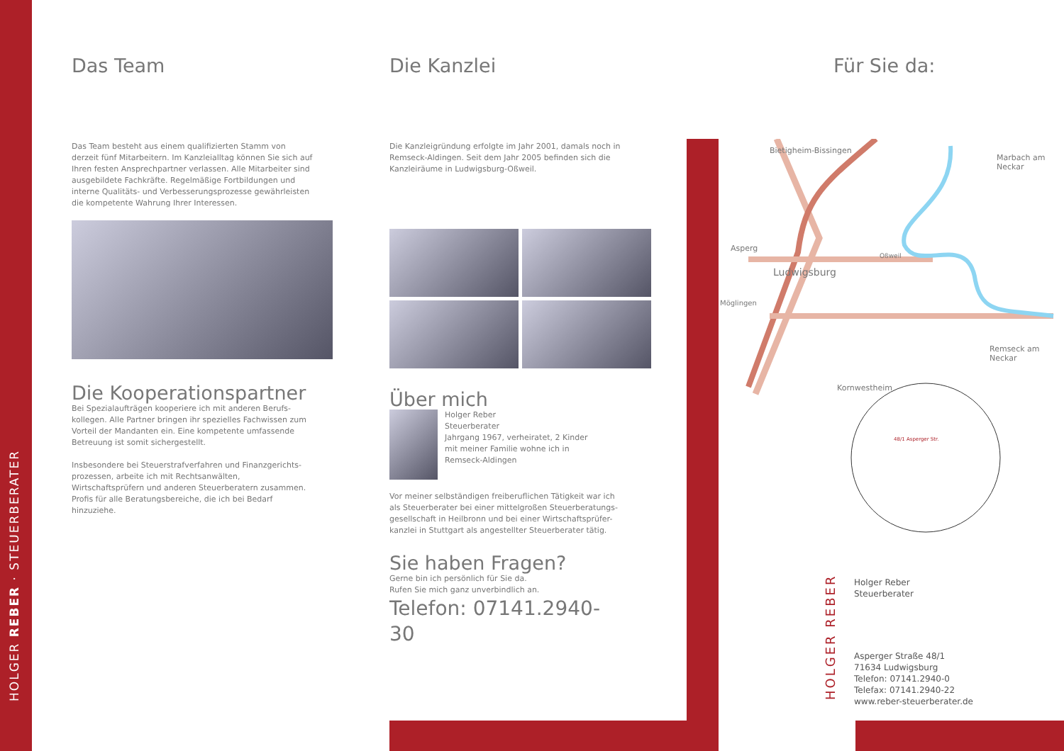HOLGER REBER · STEUERBERATER
Das Team
Das Team besteht aus einem qualifizierten Stamm von derzeit fünf Mitarbeitern. Im Kanzleialltag können Sie sich auf Ihren festen Ansprechpartner verlassen. Alle Mitarbeiter sind ausgebildete Fachkräfte. Regelmäßige Fortbildungen und interne Qualitäts- und Verbesserungsprozesse gewährleisten die kompetente Wahrung Ihrer Interessen.
Die Kooperationspartner
Bei Spezialaufträgen kooperiere ich mit anderen Berufs-kollegen. Alle Partner bringen ihr spezielles Fachwissen zum Vorteil der Mandanten ein. Eine kompetente umfassende Betreuung ist somit sichergestellt.
Insbesondere bei Steuerstrafverfahren und Finanzgerichts-prozessen, arbeite ich mit Rechtsanwälten, Wirtschaftsprüfern und anderen Steuerberatern zusammen. Profis für alle Beratungsbereiche, die ich bei Bedarf hinzuziehe.
Die Kanzlei
Die Kanzleigründung erfolgte im Jahr 2001, damals noch in Remseck-Aldingen. Seit dem Jahr 2005 befinden sich die Kanzleiräume in Ludwigsburg-Oßweil.
Über mich
Holger Reber
Steuerberater
Jahrgang 1967, verheiratet, 2 Kinder
mit meiner Familie wohne ich in
Remseck-Aldingen
Vor meiner selbständigen freiberuflichen Tätigkeit war ich als Steuerberater bei einer mittelgroßen Steuerberatungs-gesellschaft in Heilbronn und bei einer Wirtschaftsprüfer-kanzlei in Stuttgart als angestellter Steuerberater tätig.
Sie haben Fragen?
Gerne bin ich persönlich für Sie da.
Rufen Sie mich ganz unverbindlich an.
Telefon: 07141.2940-30
Für Sie da:
Bietigheim-Bissingen
Asperg
Ludwigsburg
Möglingen
Oßweil
Marbach am Neckar
Remseck am Neckar
Kornwestheim
48/1 Asperger Str.
HOLGER REBER
Holger Reber
Steuerberater
Asperger Straße 48/1
71634 Ludwigsburg
Telefon: 07141.2940-0
Telefax: 07141.2940-22
www.reber-steuerberater.de